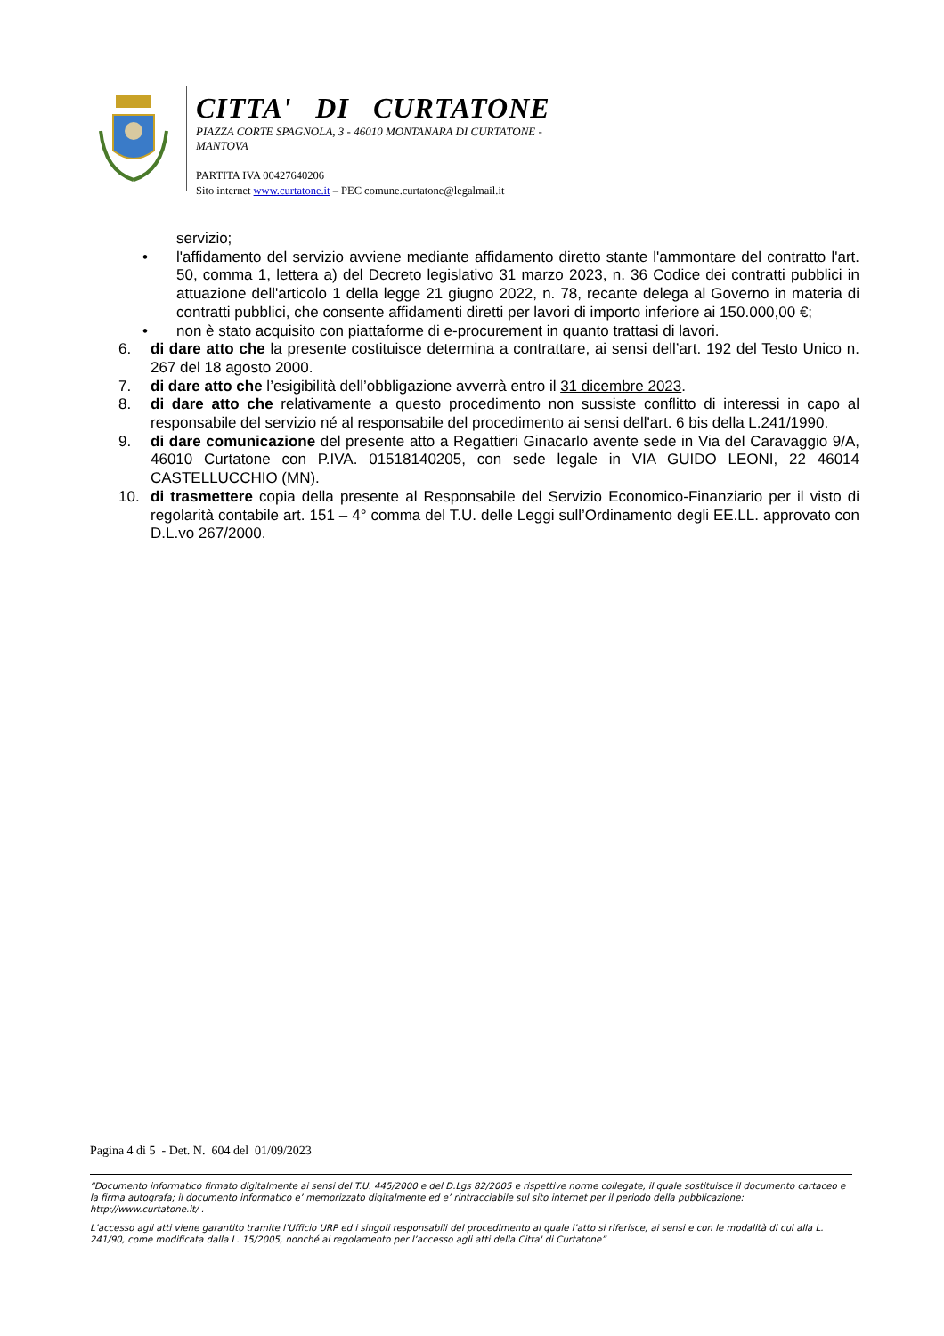CITTA' DI CURTATONE
PIAZZA CORTE SPAGNOLA, 3 - 46010 MONTANARA DI CURTATONE - MANTOVA
PARTITA IVA 00427640206
Sito internet www.curtatone.it – PEC comune.curtatone@legalmail.it
servizio;
• l'affidamento del servizio avviene mediante affidamento diretto stante l'ammontare del contratto l'art. 50, comma 1, lettera a) del Decreto legislativo 31 marzo 2023, n. 36 Codice dei contratti pubblici in attuazione dell'articolo 1 della legge 21 giugno 2022, n. 78, recante delega al Governo in materia di contratti pubblici, che consente affidamenti diretti per lavori di importo inferiore ai 150.000,00 €;
• non è stato acquisito con piattaforme di e-procurement in quanto trattasi di lavori.
6. di dare atto che la presente costituisce determina a contrattare, ai sensi dell’art. 192 del Testo Unico n. 267 del 18 agosto 2000.
7. di dare atto che l’esigibilità dell’obbligazione avverrà entro il 31 dicembre 2023.
8. di dare atto che relativamente a questo procedimento non sussiste conflitto di interessi in capo al responsabile del servizio né al responsabile del procedimento ai sensi dell'art. 6 bis della L.241/1990.
9. di dare comunicazione del presente atto a Regattieri Ginacarlo avente sede in Via del Caravaggio 9/A, 46010 Curtatone con P.IVA. 01518140205, con sede legale in VIA GUIDO LEONI, 22 46014 CASTELLUCCHIO (MN).
10. di trasmettere copia della presente al Responsabile del Servizio Economico-Finanziario per il visto di regolarità contabile art. 151 – 4° comma del T.U. delle Leggi sull’Ordinamento degli EE.LL. approvato con D.L.vo 267/2000.
Pagina 4 di 5 - Det. N. 604 del 01/09/2023
“Documento informatico firmato digitalmente ai sensi del T.U. 445/2000 e del D.Lgs 82/2005 e rispettive norme collegate, il quale sostituisce il documento cartaceo e la firma autografa; il documento informatico e’ memorizzato digitalmente ed e’ rintracciabile sul sito internet per il periodo della pubblicazione: http://www.curtatone.it/ .
L’accesso agli atti viene garantito tramite l’Ufficio URP ed i singoli responsabili del procedimento al quale l’atto si riferisce, ai sensi e con le modalità di cui alla L. 241/90, come modificata dalla L. 15/2005, nonché al regolamento per l’accesso agli atti della Citta' di Curtatone”